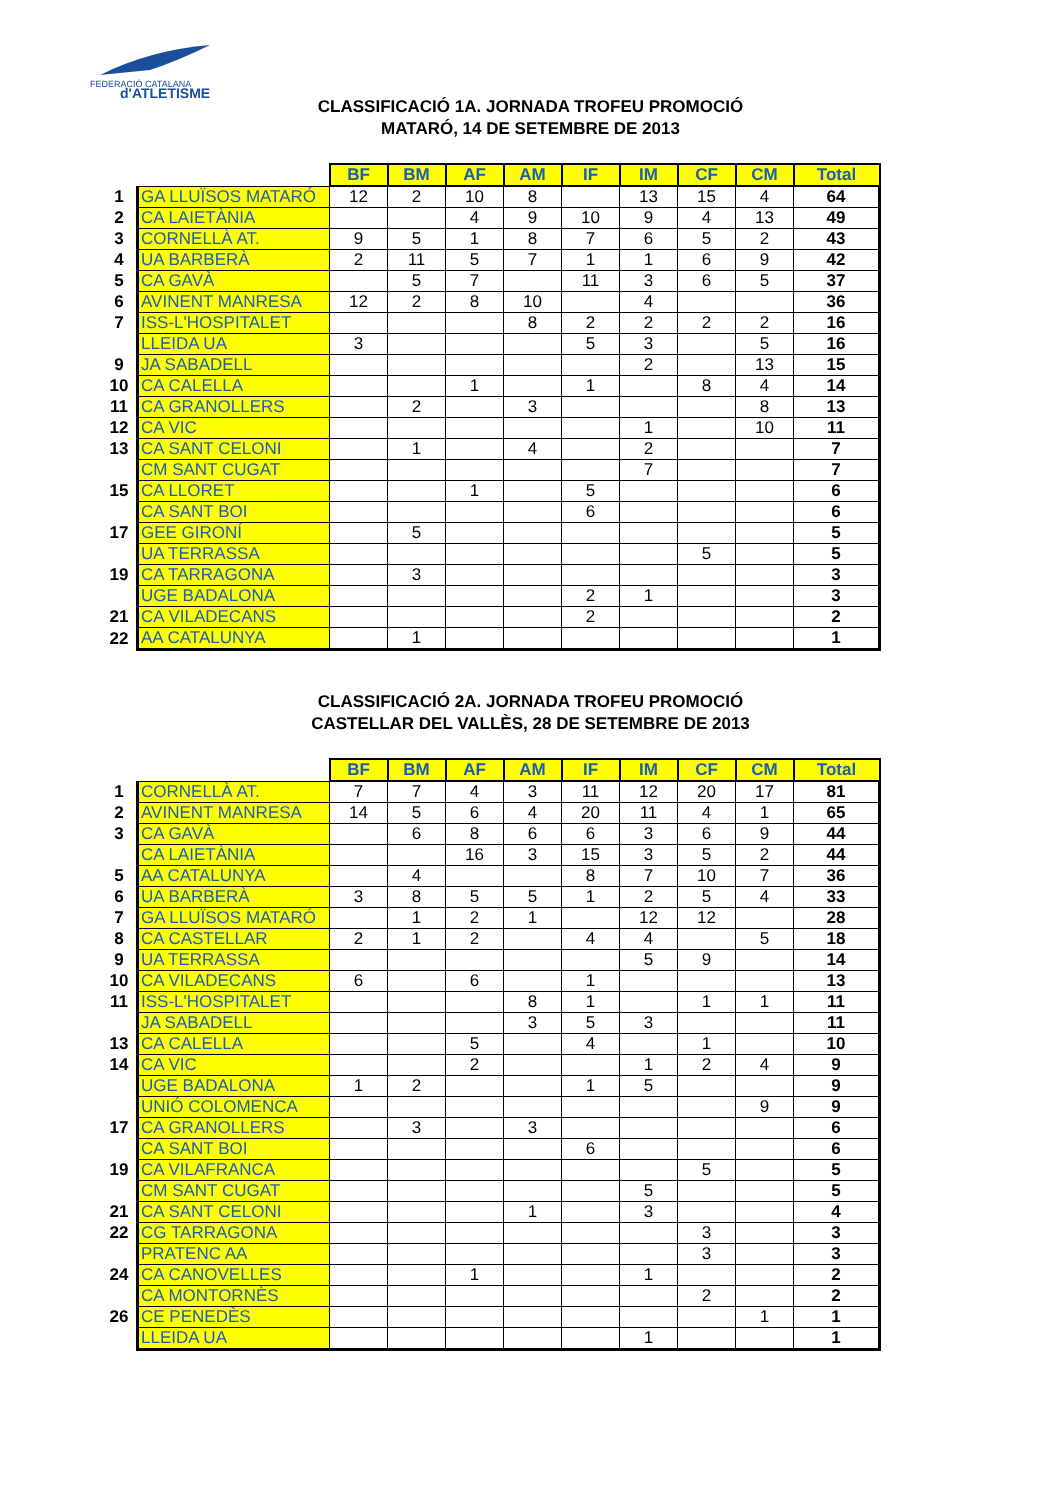FEDERACIÓ CATALANA
d'ATLETISME
CLASSIFICACIÓ 1A. JORNADA TROFEU PROMOCIÓ
MATARÓ, 14 DE SETEMBRE DE 2013
| | | BF | BM | AF | AM | IF | IM | CF | CM | Total |
| 1 | GA LLUÏSOS MATARÓ | 12 | 2 | 10 | 8 | | 13 | 15 | 4 | 64 |
| 2 | CA LAIETÀNIA | | | 4 | 9 | 10 | 9 | 4 | 13 | 49 |
| 3 | CORNELLÀ AT. | 9 | 5 | 1 | 8 | 7 | 6 | 5 | 2 | 43 |
| 4 | UA BARBERÀ | 2 | 11 | 5 | 7 | 1 | 1 | 6 | 9 | 42 |
| 5 | CA GAVÀ | | 5 | 7 | | 11 | 3 | 6 | 5 | 37 |
| 6 | AVINENT MANRESA | 12 | 2 | 8 | 10 | | 4 | | | 36 |
| 7 | ISS-L'HOSPITALET | | | | 8 | 2 | 2 | 2 | 2 | 16 |
| | LLEIDA UA | 3 | | | | 5 | 3 | | 5 | 16 |
| 9 | JA SABADELL | | | | | | 2 | | 13 | 15 |
| 10 | CA CALELLA | | | 1 | | 1 | | 8 | 4 | 14 |
| 11 | CA GRANOLLERS | | 2 | | 3 | | | | 8 | 13 |
| 12 | CA VIC | | | | | | 1 | | 10 | 11 |
| 13 | CA SANT CELONI | | 1 | | 4 | | 2 | | | 7 |
| | CM SANT CUGAT | | | | | | 7 | | | 7 |
| 15 | CA LLORET | | | 1 | | 5 | | | | 6 |
| | CA SANT BOI | | | | | 6 | | | | 6 |
| 17 | GEE GIRONÍ | | 5 | | | | | | | 5 |
| | UA TERRASSA | | | | | | | 5 | | 5 |
| 19 | CA TARRAGONA | | 3 | | | | | | | 3 |
| | UGE BADALONA | | | | | 2 | 1 | | | 3 |
| 21 | CA VILADECANS | | | | | 2 | | | | 2 |
| 22 | AA CATALUNYA | | 1 | | | | | | | 1 |
CLASSIFICACIÓ 2A. JORNADA TROFEU PROMOCIÓ
CASTELLAR DEL VALLÈS, 28 DE SETEMBRE DE 2013
| | | BF | BM | AF | AM | IF | IM | CF | CM | Total |
| 1 | CORNELLÀ AT. | 7 | 7 | 4 | 3 | 11 | 12 | 20 | 17 | 81 |
| 2 | AVINENT MANRESA | 14 | 5 | 6 | 4 | 20 | 11 | 4 | 1 | 65 |
| 3 | CA GAVÀ | | 6 | 8 | 6 | 6 | 3 | 6 | 9 | 44 |
| | CA LAIETÀNIA | | | 16 | 3 | 15 | 3 | 5 | 2 | 44 |
| 5 | AA CATALUNYA | | 4 | | | 8 | 7 | 10 | 7 | 36 |
| 6 | UA BARBERÀ | 3 | 8 | 5 | 5 | 1 | 2 | 5 | 4 | 33 |
| 7 | GA LLUÏSOS MATARÓ | | 1 | 2 | 1 | | 12 | 12 | | 28 |
| 8 | CA CASTELLAR | 2 | 1 | 2 | | 4 | 4 | | 5 | 18 |
| 9 | UA TERRASSA | | | | | | 5 | 9 | | 14 |
| 10 | CA VILADECANS | 6 | | 6 | | 1 | | | | 13 |
| 11 | ISS-L'HOSPITALET | | | | 8 | 1 | | 1 | 1 | 11 |
| | JA SABADELL | | | | 3 | 5 | 3 | | | 11 |
| 13 | CA CALELLA | | | 5 | | 4 | | 1 | | 10 |
| 14 | CA VIC | | | 2 | | | 1 | 2 | 4 | 9 |
| | UGE BADALONA | 1 | 2 | | | 1 | 5 | | | 9 |
| | UNIÓ COLOMENCA | | | | | | | | 9 | 9 |
| 17 | CA GRANOLLERS | | 3 | | 3 | | | | | 6 |
| | CA SANT BOI | | | | | 6 | | | | 6 |
| 19 | CA VILAFRANCA | | | | | | | 5 | | 5 |
| | CM SANT CUGAT | | | | | | 5 | | | 5 |
| 21 | CA SANT CELONI | | | | 1 | | 3 | | | 4 |
| 22 | CG TARRAGONA | | | | | | | 3 | | 3 |
| | PRATENC AA | | | | | | | 3 | | 3 |
| 24 | CA CANOVELLES | | | 1 | | | 1 | | | 2 |
| | CA MONTORNÈS | | | | | | | 2 | | 2 |
| 26 | CE PENEDÈS | | | | | | | | 1 | 1 |
| | LLEIDA UA | | | | | | 1 | | | 1 |